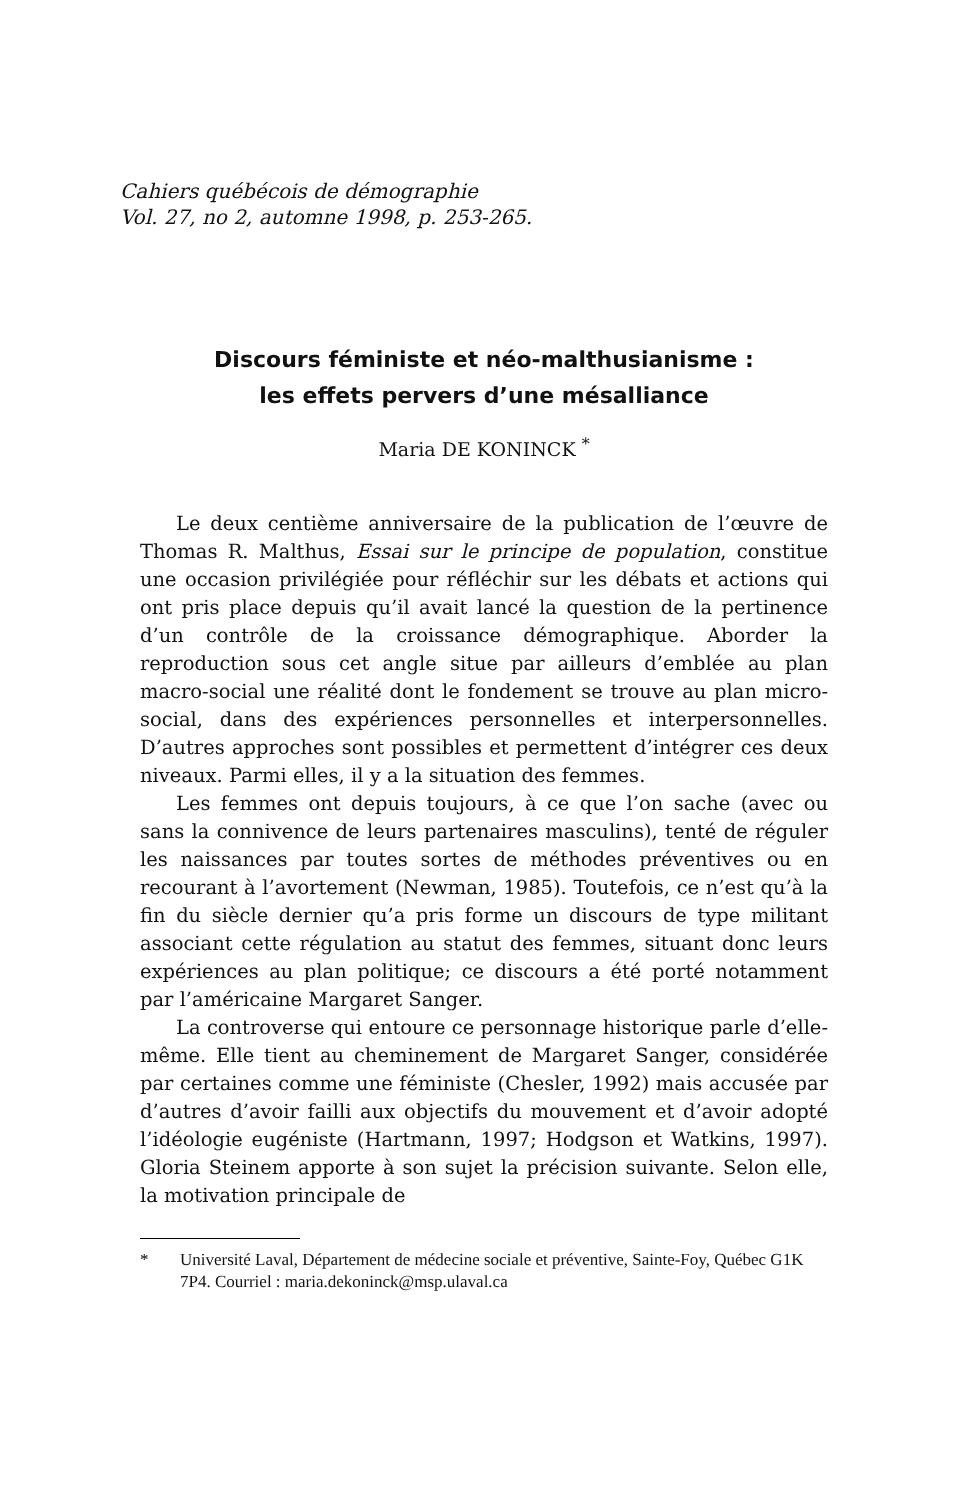Cahiers québécois de démographie
Vol. 27, no 2, automne 1998, p. 253-265.
Discours féministe et néo-malthusianisme :
les effets pervers d’une mésalliance
Maria DE KONINCK <sup>*</sup>
Le deux centième anniversaire de la publication de l’œuvre de Thomas R. Malthus, Essai sur le principe de population, constitue une occasion privilégiée pour réfléchir sur les débats et actions qui ont pris place depuis qu’il avait lancé la question de la pertinence d’un contrôle de la croissance démographique. Aborder la reproduction sous cet angle situe par ailleurs d’emblée au plan macro-social une réalité dont le fondement se trouve au plan micro-social, dans des expériences personnelles et interpersonnelles. D’autres approches sont possibles et permettent d’intégrer ces deux niveaux. Parmi elles, il y a la situation des femmes.
Les femmes ont depuis toujours, à ce que l’on sache (avec ou sans la connivence de leurs partenaires masculins), tenté de réguler les naissances par toutes sortes de méthodes préventives ou en recourant à l’avortement (Newman, 1985). Toutefois, ce n’est qu’à la fin du siècle dernier qu’a pris forme un discours de type militant associant cette régulation au statut des femmes, situant donc leurs expériences au plan politique; ce discours a été porté notamment par l’américaine Margaret Sanger.
La controverse qui entoure ce personnage historique parle d’elle-même. Elle tient au cheminement de Margaret Sanger, considérée par certaines comme une féministe (Chesler, 1992) mais accusée par d’autres d’avoir failli aux objectifs du mouvement et d’avoir adopté l’idéologie eugéniste (Hartmann, 1997; Hodgson et Watkins, 1997). Gloria Steinem apporte à son sujet la précision suivante. Selon elle, la motivation principale de
* Université Laval, Département de médecine sociale et préventive, Sainte-Foy, Québec G1K 7P4. Courriel : maria.dekoninck@msp.ulaval.ca